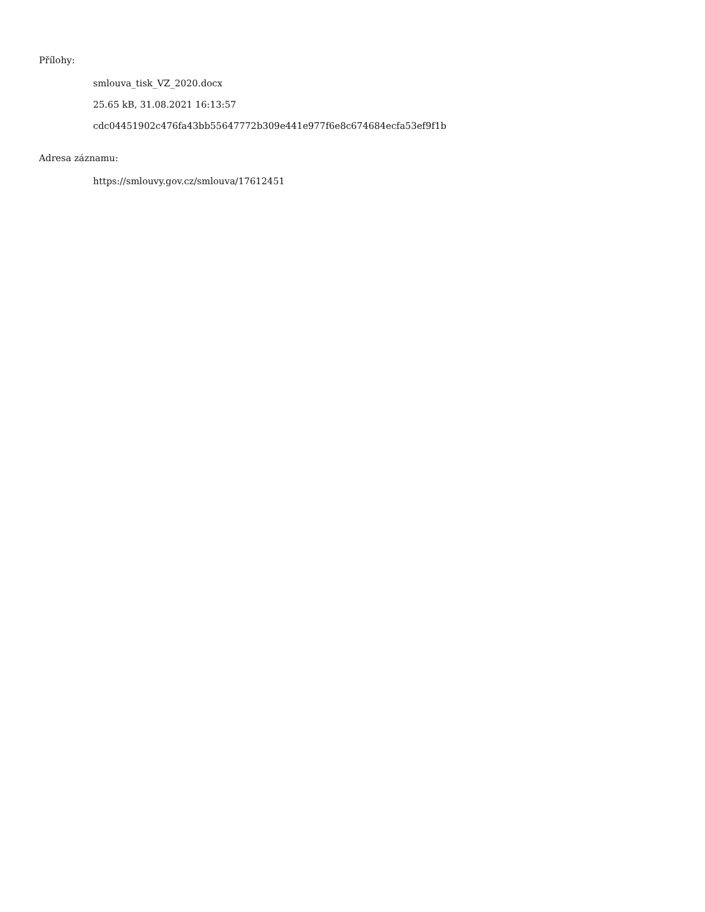Přílohy:
smlouva_tisk_VZ_2020.docx
25.65 kB, 31.08.2021 16:13:57
cdc04451902c476fa43bb55647772b309e441e977f6e8c674684ecfa53ef9f1b
Adresa záznamu:
https://smlouvy.gov.cz/smlouva/17612451